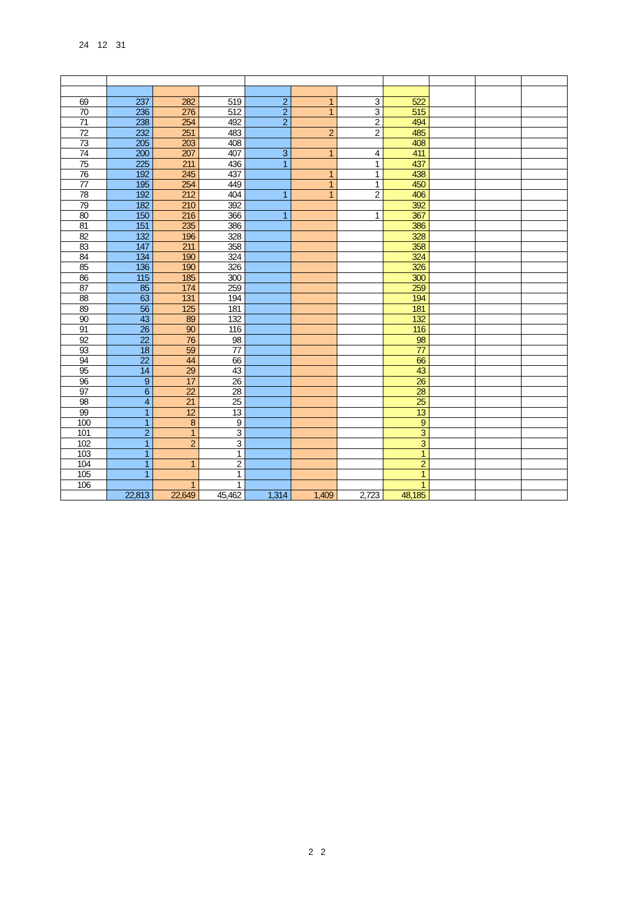24 12 31
| 69 | 237 | 282 | 519 | 2 | 1 | 3 | 522 | | | |
| 70 | 236 | 276 | 512 | 2 | 1 | 3 | 515 | | | |
| 71 | 238 | 254 | 492 | 2 | | 2 | 494 | | | |
| 72 | 232 | 251 | 483 | | 2 | 2 | 485 | | | |
| 73 | 205 | 203 | 408 | | | | 408 | | | |
| 74 | 200 | 207 | 407 | 3 | 1 | 4 | 411 | | | |
| 75 | 225 | 211 | 436 | 1 | | 1 | 437 | | | |
| 76 | 192 | 245 | 437 | | 1 | 1 | 438 | | | |
| 77 | 195 | 254 | 449 | | 1 | 1 | 450 | | | |
| 78 | 192 | 212 | 404 | 1 | 1 | 2 | 406 | | | |
| 79 | 182 | 210 | 392 | | | | 392 | | | |
| 80 | 150 | 216 | 366 | 1 | | 1 | 367 | | | |
| 81 | 151 | 235 | 386 | | | | 386 | | | |
| 82 | 132 | 196 | 328 | | | | 328 | | | |
| 83 | 147 | 211 | 358 | | | | 358 | | | |
| 84 | 134 | 190 | 324 | | | | 324 | | | |
| 85 | 136 | 190 | 326 | | | | 326 | | | |
| 86 | 115 | 185 | 300 | | | | 300 | | | |
| 87 | 85 | 174 | 259 | | | | 259 | | | |
| 88 | 63 | 131 | 194 | | | | 194 | | | |
| 89 | 56 | 125 | 181 | | | | 181 | | | |
| 90 | 43 | 89 | 132 | | | | 132 | | | |
| 91 | 26 | 90 | 116 | | | | 116 | | | |
| 92 | 22 | 76 | 98 | | | | 98 | | | |
| 93 | 18 | 59 | 77 | | | | 77 | | | |
| 94 | 22 | 44 | 66 | | | | 66 | | | |
| 95 | 14 | 29 | 43 | | | | 43 | | | |
| 96 | 9 | 17 | 26 | | | | 26 | | | |
| 97 | 6 | 22 | 28 | | | | 28 | | | |
| 98 | 4 | 21 | 25 | | | | 25 | | | |
| 99 | 1 | 12 | 13 | | | | 13 | | | |
| 100 | 1 | 8 | 9 | | | | 9 | | | |
| 101 | 2 | 1 | 3 | | | | 3 | | | |
| 102 | 1 | 2 | 3 | | | | 3 | | | |
| 103 | 1 | | 1 | | | | 1 | | | |
| 104 | 1 | 1 | 2 | | | | 2 | | | |
| 105 | 1 | | 1 | | | | 1 | | | |
| 106 | | 1 | 1 | | | | 1 | | | |
| | 22,813 | 22,649 | 45,462 | 1,314 | 1,409 | 2,723 | 48,185 | | | |
2 2